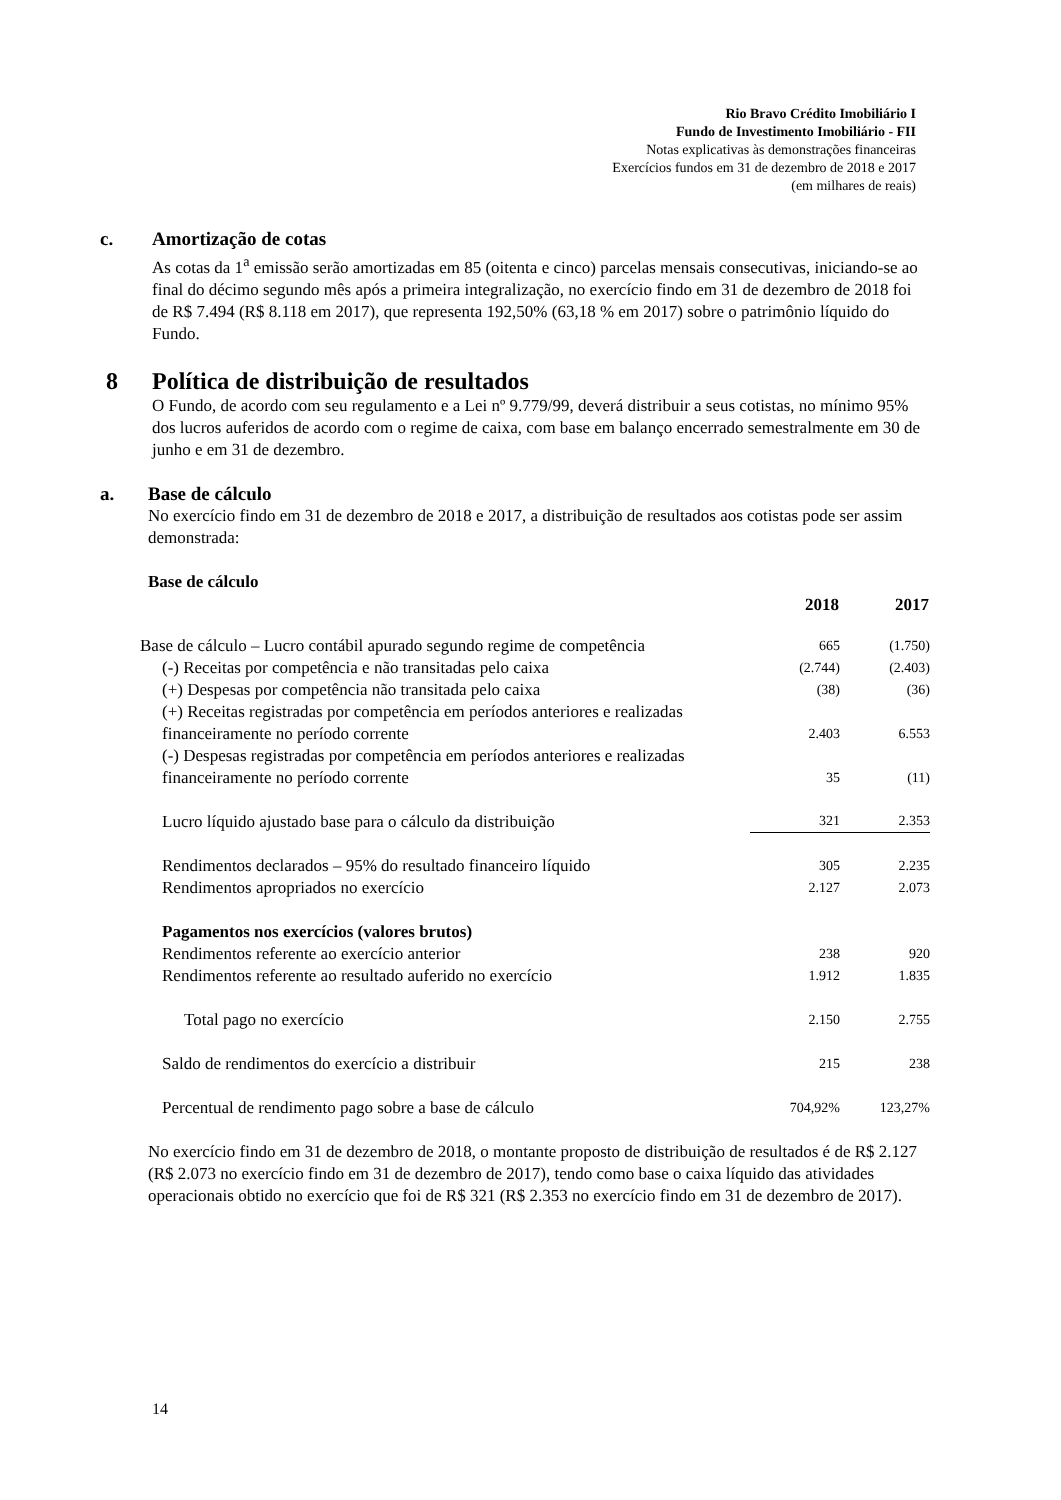Rio Bravo Crédito Imobiliário I
Fundo de Investimento Imobiliário - FII
Notas explicativas às demonstrações financeiras
Exercícios fundos em 31 de dezembro de 2018 e 2017
(em milhares de reais)
c. Amortização de cotas
As cotas da 1<sup>a</sup> emissão serão amortizadas em 85 (oitenta e cinco) parcelas mensais consecutivas, iniciando-se ao final do décimo segundo mês após a primeira integralização, no exercício findo em 31 de dezembro de 2018 foi de R$ 7.494 (R$ 8.118 em 2017), que representa 192,50% (63,18 % em 2017) sobre o patrimônio líquido do Fundo.
8 Política de distribuição de resultados
O Fundo, de acordo com seu regulamento e a Lei nº 9.779/99, deverá distribuir a seus cotistas, no mínimo 95% dos lucros auferidos de acordo com o regime de caixa, com base em balanço encerrado semestralmente em 30 de junho e em 31 de dezembro.
a. Base de cálculo
No exercício findo em 31 de dezembro de 2018 e 2017, a distribuição de resultados aos cotistas pode ser assim demonstrada:
Base de cálculo
| | 2018 | 2017 |
| Base de cálculo – Lucro contábil apurado segundo regime de competência | 665 | (1.750) |
| (-) Receitas por competência e não transitadas pelo caixa | (2.744) | (2.403) |
| (+) Despesas por competência não transitada pelo caixa | (38) | (36) |
| (+) Receitas registradas por competência em períodos anteriores e realizadas financeiramente no período corrente | 2.403 | 6.553 |
| (-) Despesas registradas por competência em períodos anteriores e realizadas financeiramente no período corrente | 35 | (11) |
| Lucro líquido ajustado base para o cálculo da distribuição | 321 | 2.353 |
| Rendimentos declarados – 95% do resultado financeiro líquido | 305 | 2.235 |
| Rendimentos apropriados no exercício | 2.127 | 2.073 |
| Pagamentos nos exercícios (valores brutos) | | |
| Rendimentos referente ao exercício anterior | 238 | 920 |
| Rendimentos referente ao resultado auferido no exercício | 1.912 | 1.835 |
| Total pago no exercício | 2.150 | 2.755 |
| Saldo de rendimentos do exercício a distribuir | 215 | 238 |
| Percentual de rendimento pago sobre a base de cálculo | 704,92% | 123,27% |
No exercício findo em 31 de dezembro de 2018, o montante proposto de distribuição de resultados é de R$ 2.127 (R$ 2.073 no exercício findo em 31 de dezembro de 2017), tendo como base o caixa líquido das atividades operacionais obtido no exercício que foi de R$ 321 (R$ 2.353 no exercício findo em 31 de dezembro de 2017).
14